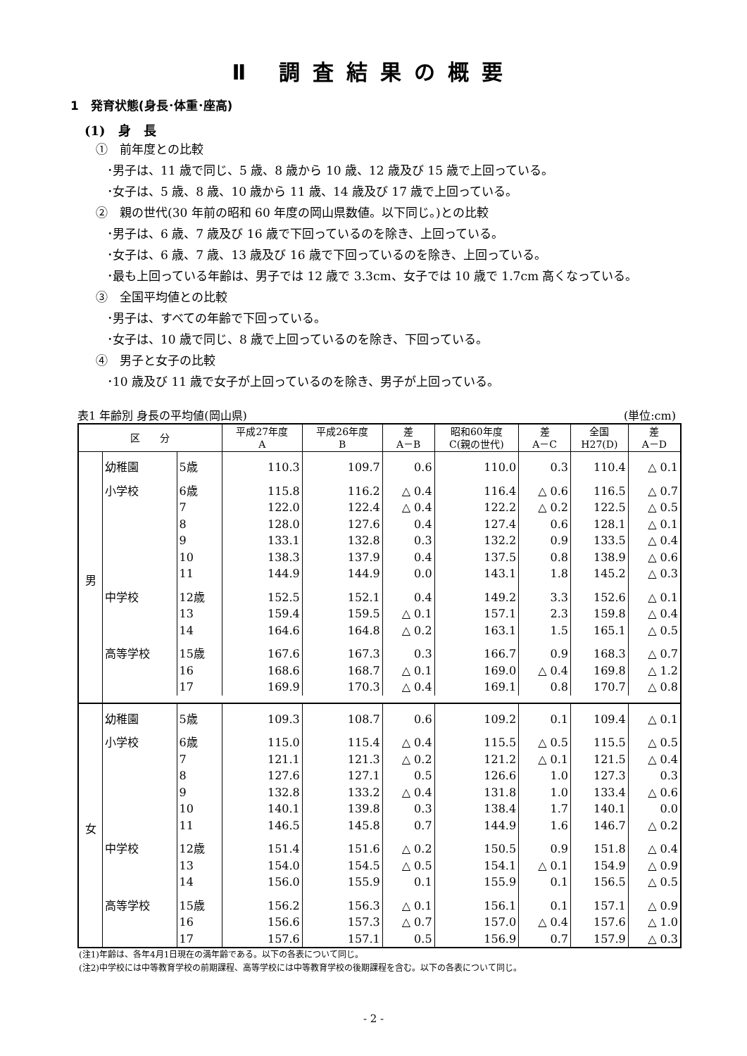Ⅱ 調査結果の概要
1　発育状態(身長･体重･座高)
(1)　身　長
①　前年度との比較
･男子は、11 歳で同じ、5 歳、8 歳から 10 歳、12 歳及び 15 歳で上回っている。
･女子は、5 歳、8 歳、10 歳から 11 歳、14 歳及び 17 歳で上回っている。
②　親の世代(30 年前の昭和 60 年度の岡山県数値。以下同じ。)との比較
･男子は、6 歳、7 歳及び 16 歳で下回っているのを除き、上回っている。
･女子は、6 歳、7 歳、13 歳及び 16 歳で下回っているのを除き、上回っている。
･最も上回っている年齢は、男子では 12 歳で 3.3cm、女子では 10 歳で 1.7cm 高くなっている。
③　全国平均値との比較
･男子は、すべての年齢で下回っている。
･女子は、10 歳で同じ、8 歳で上回っているのを除き、下回っている。
④　男子と女子の比較
･10 歳及び 11 歳で女子が上回っているのを除き、男子が上回っている。
表1 年齢別 身長の平均値(岡山県) (単位:cm)
| 区 分 | | | 平成27年度 A | 平成26年度 B | 差 A－B | 昭和60年度 C(親の世代) | 差 A－C | 全国 H27(D) | 差 A－D |
| --- | --- | --- | --- | --- | --- | --- | --- | --- | --- |
| 男 | 幼稚園 | 5歳 | 110.3 | 109.7 | 0.6 | 110.0 | 0.3 | 110.4 | △ 0.1 |
| | 小学校 | 6歳 | 115.8 | 116.2 | △ 0.4 | 116.4 | △ 0.6 | 116.5 | △ 0.7 |
| | | 7 | 122.0 | 122.4 | △ 0.4 | 122.2 | △ 0.2 | 122.5 | △ 0.5 |
| | | 8 | 128.0 | 127.6 | 0.4 | 127.4 | 0.6 | 128.1 | △ 0.1 |
| | | 9 | 133.1 | 132.8 | 0.3 | 132.2 | 0.9 | 133.5 | △ 0.4 |
| | | 10 | 138.3 | 137.9 | 0.4 | 137.5 | 0.8 | 138.9 | △ 0.6 |
| | | 11 | 144.9 | 144.9 | 0.0 | 143.1 | 1.8 | 145.2 | △ 0.3 |
| | 中学校 | 12歳 | 152.5 | 152.1 | 0.4 | 149.2 | 3.3 | 152.6 | △ 0.1 |
| | | 13 | 159.4 | 159.5 | △ 0.1 | 157.1 | 2.3 | 159.8 | △ 0.4 |
| | | 14 | 164.6 | 164.8 | △ 0.2 | 163.1 | 1.5 | 165.1 | △ 0.5 |
| | 高等学校 | 15歳 | 167.6 | 167.3 | 0.3 | 166.7 | 0.9 | 168.3 | △ 0.7 |
| | | 16 | 168.6 | 168.7 | △ 0.1 | 169.0 | △ 0.4 | 169.8 | △ 1.2 |
| | | 17 | 169.9 | 170.3 | △ 0.4 | 169.1 | 0.8 | 170.7 | △ 0.8 |
| 女 | 幼稚園 | 5歳 | 109.3 | 108.7 | 0.6 | 109.2 | 0.1 | 109.4 | △ 0.1 |
| | 小学校 | 6歳 | 115.0 | 115.4 | △ 0.4 | 115.5 | △ 0.5 | 115.5 | △ 0.5 |
| | | 7 | 121.1 | 121.3 | △ 0.2 | 121.2 | △ 0.1 | 121.5 | △ 0.4 |
| | | 8 | 127.6 | 127.1 | 0.5 | 126.6 | 1.0 | 127.3 | 0.3 |
| | | 9 | 132.8 | 133.2 | △ 0.4 | 131.8 | 1.0 | 133.4 | △ 0.6 |
| | | 10 | 140.1 | 139.8 | 0.3 | 138.4 | 1.7 | 140.1 | 0.0 |
| | | 11 | 146.5 | 145.8 | 0.7 | 144.9 | 1.6 | 146.7 | △ 0.2 |
| | 中学校 | 12歳 | 151.4 | 151.6 | △ 0.2 | 150.5 | 0.9 | 151.8 | △ 0.4 |
| | | 13 | 154.0 | 154.5 | △ 0.5 | 154.1 | △ 0.1 | 154.9 | △ 0.9 |
| | | 14 | 156.0 | 155.9 | 0.1 | 155.9 | 0.1 | 156.5 | △ 0.5 |
| | 高等学校 | 15歳 | 156.2 | 156.3 | △ 0.1 | 156.1 | 0.1 | 157.1 | △ 0.9 |
| | | 16 | 156.6 | 157.3 | △ 0.7 | 157.0 | △ 0.4 | 157.6 | △ 1.0 |
| | | 17 | 157.6 | 157.1 | 0.5 | 156.9 | 0.7 | 157.9 | △ 0.3 |
(注1)年齢は、各年4月1日現在の満年齢である。以下の各表について同じ。
(注2)中学校には中等教育学校の前期課程、高等学校には中等教育学校の後期課程を含む。以下の各表について同じ。
- 2 -